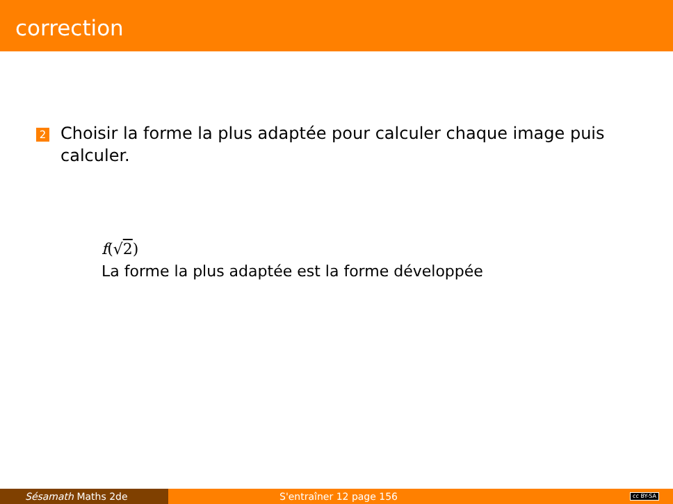correction
2
Choisir la forme la plus adaptée pour calculer chaque image puis calculer.
f(√2)
La forme la plus adaptée est la forme développée
Sésamath Maths 2de S'entraîner 12 page 156
cc BY-SA